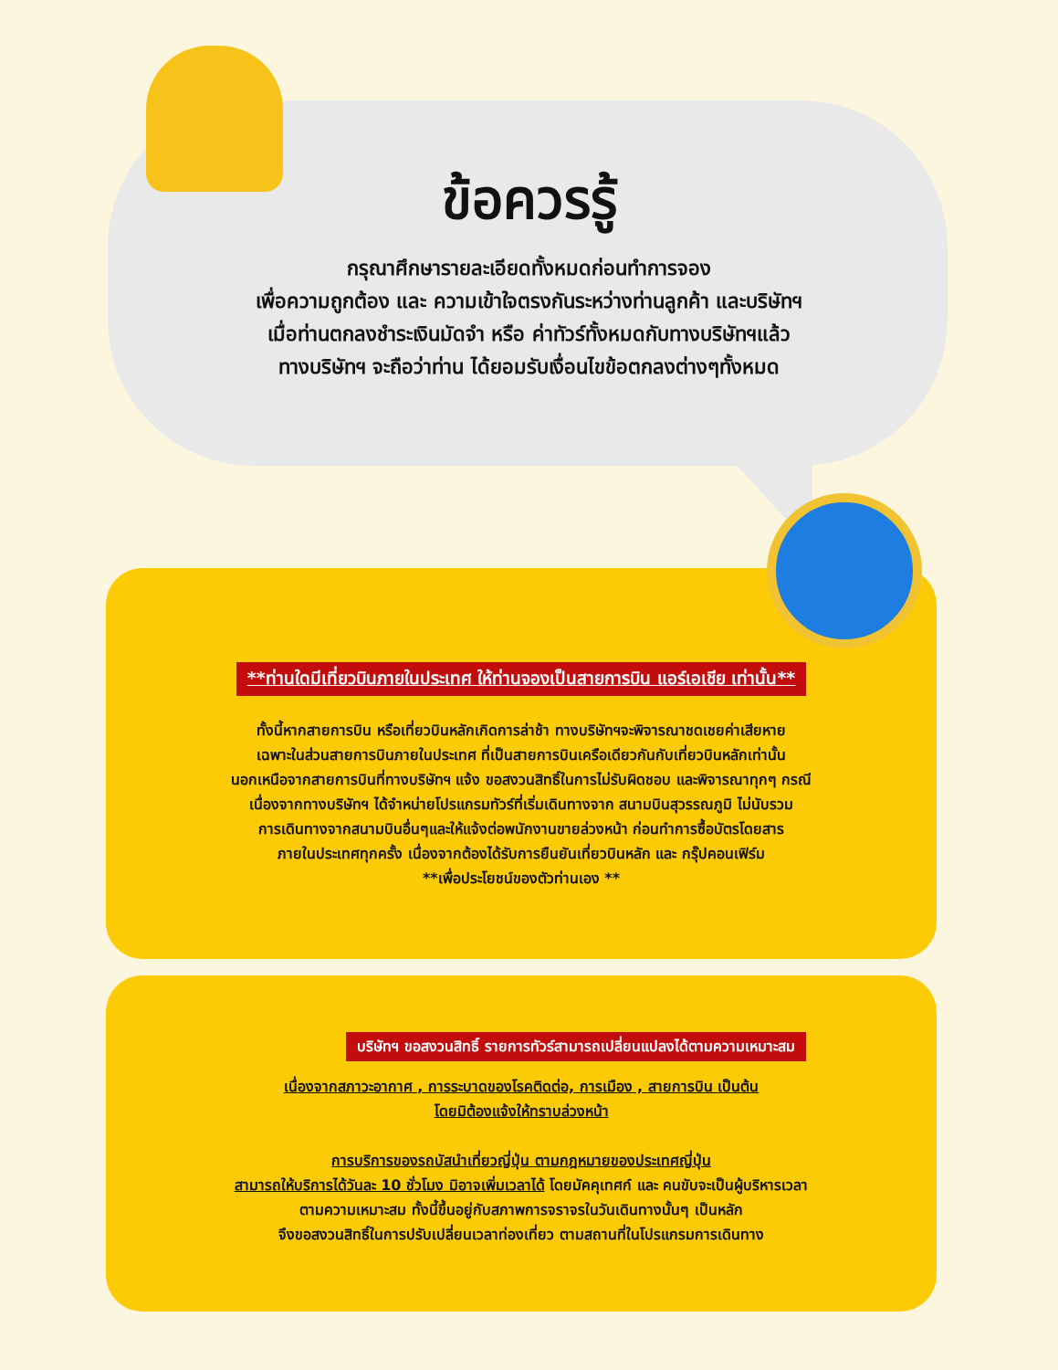**ท่านใดมีเที่ยวบินภายในประเทศ ให้ท่านจองเป็นสายการบิน แอร์เอเชีย เท่านั้น**
ทั้งนี้หากสายการบิน หรือเที่ยวบินหลักเกิดการล่าช้า ทางบริษัทฯจะพิจารณาชดเชยค่าเสียหาย
เฉพาะในส่วนสายการบินภายในประเทศ ที่เป็นสายการบินเครือเดียวกันกับเที่ยวบินหลักเท่านั้น
นอกเหนือจากสายการบินที่ทางบริษัทฯ แจ้ง ขอสงวนสิทธิ์ในการไม่รับผิดชอบ และพิจารณาทุกๆ กรณี
เนื่องจากทางบริษัทฯ ได้จำหน่ายโปรแกรมทัวร์ที่เริ่มเดินทางจาก สนามบินสุวรรณภูมิ ไม่นับรวม
การเดินทางจากสนามบินอื่นๆและให้แจ้งต่อพนักงานขายล่วงหน้า ก่อนทำการซื้อบัตรโดยสาร
ภายในประเทศทุกครั้ง เนื่องจากต้องได้รับการยืนยันเที่ยวบินหลัก และ กรุ๊ปคอนเฟิร์ม
**เพื่อประโยชน์ของตัวท่านเอง **
บริษัทฯ ขอสงวนสิทธิ์ รายการทัวร์สามารถเปลี่ยนแปลงได้ตามความเหมาะสม
เนื่องจากสภาวะอากาศ , การระบาดของโรคติดต่อ, การเมือง , สายการบิน เป็นต้น
โดยมิต้องแจ้งให้ทราบล่วงหน้า
การบริการของรถบัสนำเที่ยวญี่ปุ่น ตามกฎหมายของประเทศญี่ปุ่น
สามารถให้บริการได้วันละ 10 ชั่วโมง มิอาจเพิ่มเวลาได้ โดยมัคคุเทศก์ และ คนขับจะเป็นผู้บริหารเวลา
ตามความเหมาะสม ทั้งนี้ขึ้นอยู่กับสภาพการจราจรในวันเดินทางนั้นๆ เป็นหลัก
จึงขอสงวนสิทธิ์ในการปรับเปลี่ยนเวลาท่องเที่ยว ตามสถานที่ในโปรแกรมการเดินทาง
ข้อควรรู้
กรุณาศึกษารายละเอียดทั้งหมดก่อนทำการจอง
เพื่อความถูกต้อง และ ความเข้าใจตรงกันระหว่างท่านลูกค้า และบริษัทฯ
เมื่อท่านตกลงชำระเงินมัดจำ หรือ ค่าทัวร์ทั้งหมดกับทางบริษัทฯแล้ว
ทางบริษัทฯ จะถือว่าท่าน ได้ยอมรับเงื่อนไขข้อตกลงต่างๆทั้งหมด